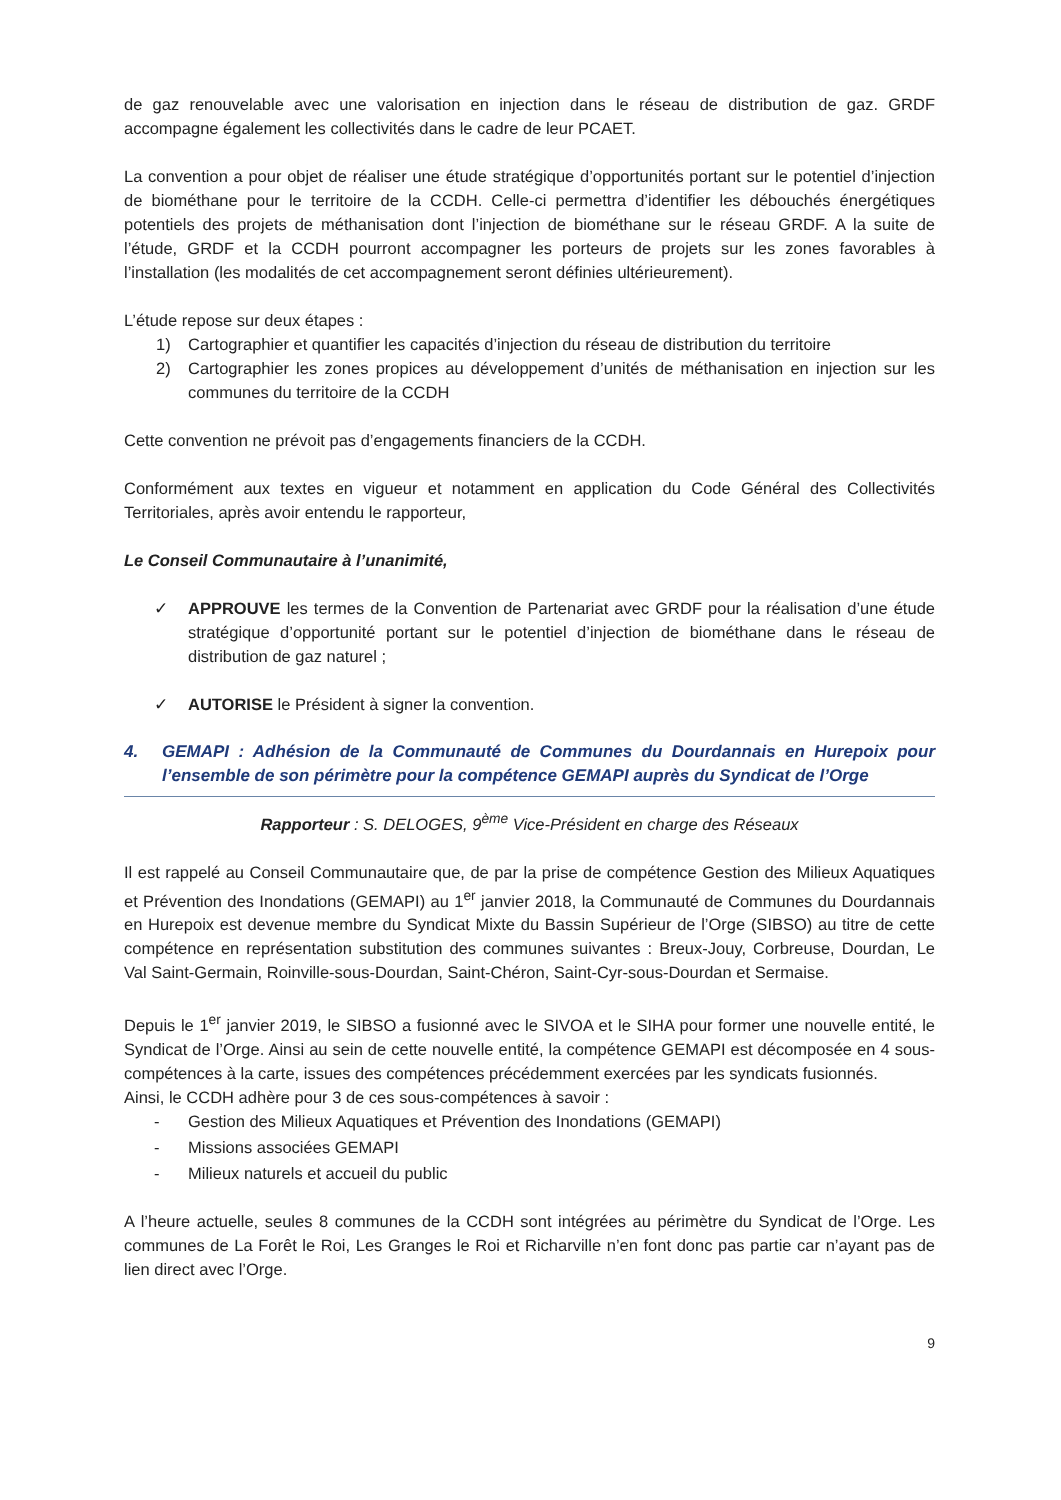de gaz renouvelable avec une valorisation en injection dans le réseau de distribution de gaz. GRDF accompagne également les collectivités dans le cadre de leur PCAET.
La convention a pour objet de réaliser une étude stratégique d’opportunités portant sur le potentiel d’injection de biométhane pour le territoire de la CCDH. Celle-ci permettra d’identifier les débouchés énergétiques potentiels des projets de méthanisation dont l’injection de biométhane sur le réseau GRDF. A la suite de l’étude, GRDF et la CCDH pourront accompagner les porteurs de projets sur les zones favorables à l’installation (les modalités de cet accompagnement seront définies ultérieurement).
L’étude repose sur deux étapes :
1) Cartographier et quantifier les capacités d’injection du réseau de distribution du territoire
2) Cartographier les zones propices au développement d’unités de méthanisation en injection sur les communes du territoire de la CCDH
Cette convention ne prévoit pas d’engagements financiers de la CCDH.
Conformément aux textes en vigueur et notamment en application du Code Général des Collectivités Territoriales, après avoir entendu le rapporteur,
Le Conseil Communautaire à l’unanimité,
✓ APPROUVE les termes de la Convention de Partenariat avec GRDF pour la réalisation d’une étude stratégique d’opportunité portant sur le potentiel d’injection de biométhane dans le réseau de distribution de gaz naturel ;
✓ AUTORISE le Président à signer la convention.
4. GEMAPI : Adhésion de la Communauté de Communes du Dourdannais en Hurepoix pour l’ensemble de son périmètre pour la compétence GEMAPI auprès du Syndicat de l’Orge
Rapporteur : S. DELOGES, 9<sup>ème</sup> Vice-Président en charge des Réseaux
Il est rappelé au Conseil Communautaire que, de par la prise de compétence Gestion des Milieux Aquatiques et Prévention des Inondations (GEMAPI) au 1<sup>er</sup> janvier 2018, la Communauté de Communes du Dourdannais en Hurepoix est devenue membre du Syndicat Mixte du Bassin Supérieur de l’Orge (SIBSO) au titre de cette compétence en représentation substitution des communes suivantes : Breux-Jouy, Corbreuse, Dourdan, Le Val Saint-Germain, Roinville-sous-Dourdan, Saint-Chéron, Saint-Cyr-sous-Dourdan et Sermaise.
Depuis le 1<sup>er</sup> janvier 2019, le SIBSO a fusionné avec le SIVOA et le SIHA pour former une nouvelle entité, le Syndicat de l’Orge. Ainsi au sein de cette nouvelle entité, la compétence GEMAPI est décomposée en 4 sous-compétences à la carte, issues des compétences précédemment exercées par les syndicats fusionnés.
Ainsi, le CCDH adhère pour 3 de ces sous-compétences à savoir :
- Gestion des Milieux Aquatiques et Prévention des Inondations (GEMAPI)
- Missions associées GEMAPI
- Milieux naturels et accueil du public
A l’heure actuelle, seules 8 communes de la CCDH sont intégrées au périmètre du Syndicat de l’Orge. Les communes de La Forêt le Roi, Les Granges le Roi et Richarville n’en font donc pas partie car n’ayant pas de lien direct avec l’Orge.
9